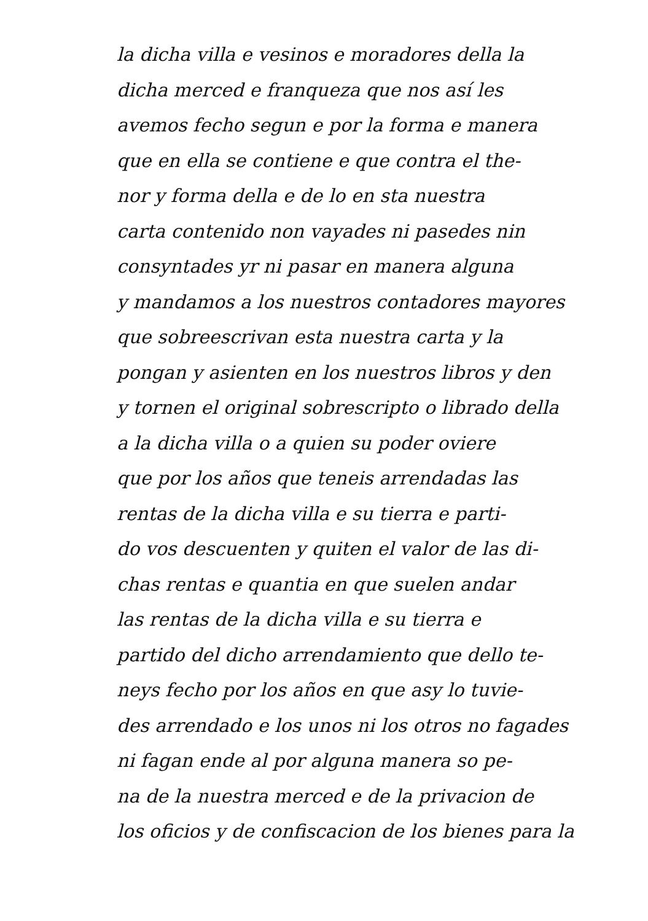la dicha villa e vesinos e moradores della la
dicha merced e franqueza que nos así les
avemos fecho segun e por la forma e manera
que en ella se contiene e que contra el the-
nor y forma della e de lo en sta nuestra
carta contenido non vayades ni pasedes nin
consyntades yr ni pasar en manera alguna
y mandamos a los nuestros contadores mayores
que sobreescrivan esta nuestra carta y la
pongan y asienten en los nuestros libros y den
y tornen el original sobrescripto o librado della
a la dicha villa o a quien su poder oviere
que por los años que teneis arrendadas las
rentas de la dicha villa e su tierra e parti-
do vos descuenten y quiten el valor de las di-
chas rentas e quantia en que suelen andar
las rentas de la dicha villa e su tierra e
partido del dicho arrendamiento que dello te-
neys fecho por los años en que asy lo tuvie-
des arrendado e los unos ni los otros no fagades
ni fagan ende al por alguna manera so pe-
na de la nuestra merced e de la privacion de
los oficios y de confiscacion de los bienes para la